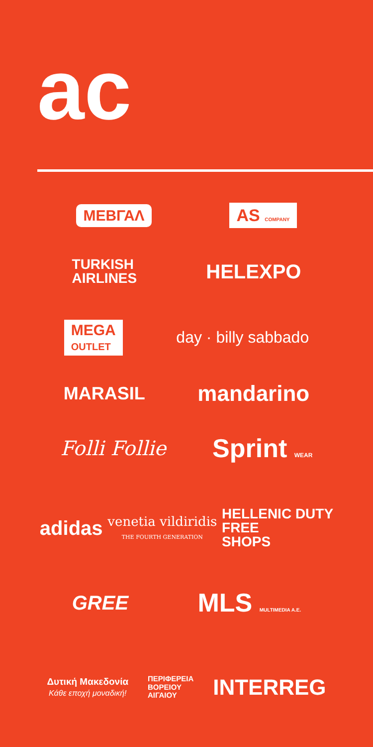ac
ΜΕΒΓΑΛ AS COMPANY
TURKISH
AIRLINES HELEXPO
MEGA
OUTLET day · billy sabbado
MARASIL mandarino
Folli Follie Sprint WEAR
adidas venetia vildiridis
THE FOURTH GENERATION HELLENIC DUTY
FREE
SHOPS
GREE MLS MULTIMEDIA A.E.
Δυτική Μακεδονία
Κάθε εποχή μοναδική! ΠΕΡΙΦΕΡΕΙΑ
ΒΟΡΕΙΟΥ
ΑΙΓΑΙΟΥ INTERREG